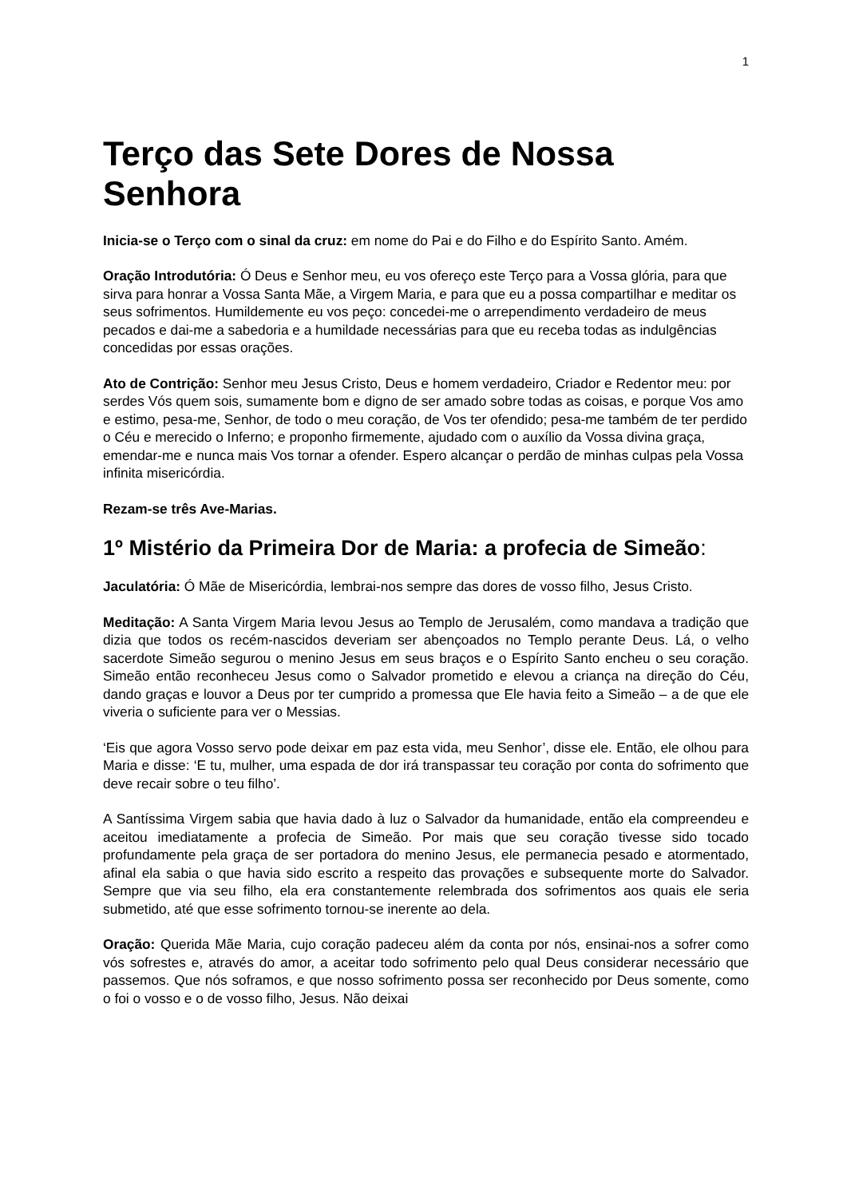1
Terço das Sete Dores de Nossa Senhora
Inicia-se o Terço com o sinal da cruz: em nome do Pai e do Filho e do Espírito Santo. Amém.
Oração Introdutória: Ó Deus e Senhor meu, eu vos ofereço este Terço para a Vossa glória, para que sirva para honrar a Vossa Santa Mãe, a Virgem Maria, e para que eu a possa compartilhar e meditar os seus sofrimentos. Humildemente eu vos peço: concedei-me o arrependimento verdadeiro de meus pecados e dai-me a sabedoria e a humildade necessárias para que eu receba todas as indulgências concedidas por essas orações.
Ato de Contrição: Senhor meu Jesus Cristo, Deus e homem verdadeiro, Criador e Redentor meu: por serdes Vós quem sois, sumamente bom e digno de ser amado sobre todas as coisas, e porque Vos amo e estimo, pesa-me, Senhor, de todo o meu coração, de Vos ter ofendido; pesa-me também de ter perdido o Céu e merecido o Inferno; e proponho firmemente, ajudado com o auxílio da Vossa divina graça, emendar-me e nunca mais Vos tornar a ofender. Espero alcançar o perdão de minhas culpas pela Vossa infinita misericórdia.
Rezam-se três Ave-Marias.
1º Mistério da Primeira Dor de Maria: a profecia de Simeão:
Jaculatória: Ó Mãe de Misericórdia, lembrai-nos sempre das dores de vosso filho, Jesus Cristo.
Meditação: A Santa Virgem Maria levou Jesus ao Templo de Jerusalém, como mandava a tradição que dizia que todos os recém-nascidos deveriam ser abençoados no Templo perante Deus. Lá, o velho sacerdote Simeão segurou o menino Jesus em seus braços e o Espírito Santo encheu o seu coração. Simeão então reconheceu Jesus como o Salvador prometido e elevou a criança na direção do Céu, dando graças e louvor a Deus por ter cumprido a promessa que Ele havia feito a Simeão – a de que ele viveria o suficiente para ver o Messias.
‘Eis que agora Vosso servo pode deixar em paz esta vida, meu Senhor’, disse ele. Então, ele olhou para Maria e disse: ‘E tu, mulher, uma espada de dor irá transpassar teu coração por conta do sofrimento que deve recair sobre o teu filho’.
A Santíssima Virgem sabia que havia dado à luz o Salvador da humanidade, então ela compreendeu e aceitou imediatamente a profecia de Simeão. Por mais que seu coração tivesse sido tocado profundamente pela graça de ser portadora do menino Jesus, ele permanecia pesado e atormentado, afinal ela sabia o que havia sido escrito a respeito das provações e subsequente morte do Salvador. Sempre que via seu filho, ela era constantemente relembrada dos sofrimentos aos quais ele seria submetido, até que esse sofrimento tornou-se inerente ao dela.
Oração: Querida Mãe Maria, cujo coração padeceu além da conta por nós, ensinai-nos a sofrer como vós sofrestes e, através do amor, a aceitar todo sofrimento pelo qual Deus considerar necessário que passemos. Que nós soframos, e que nosso sofrimento possa ser reconhecido por Deus somente, como o foi o vosso e o de vosso filho, Jesus. Não deixai